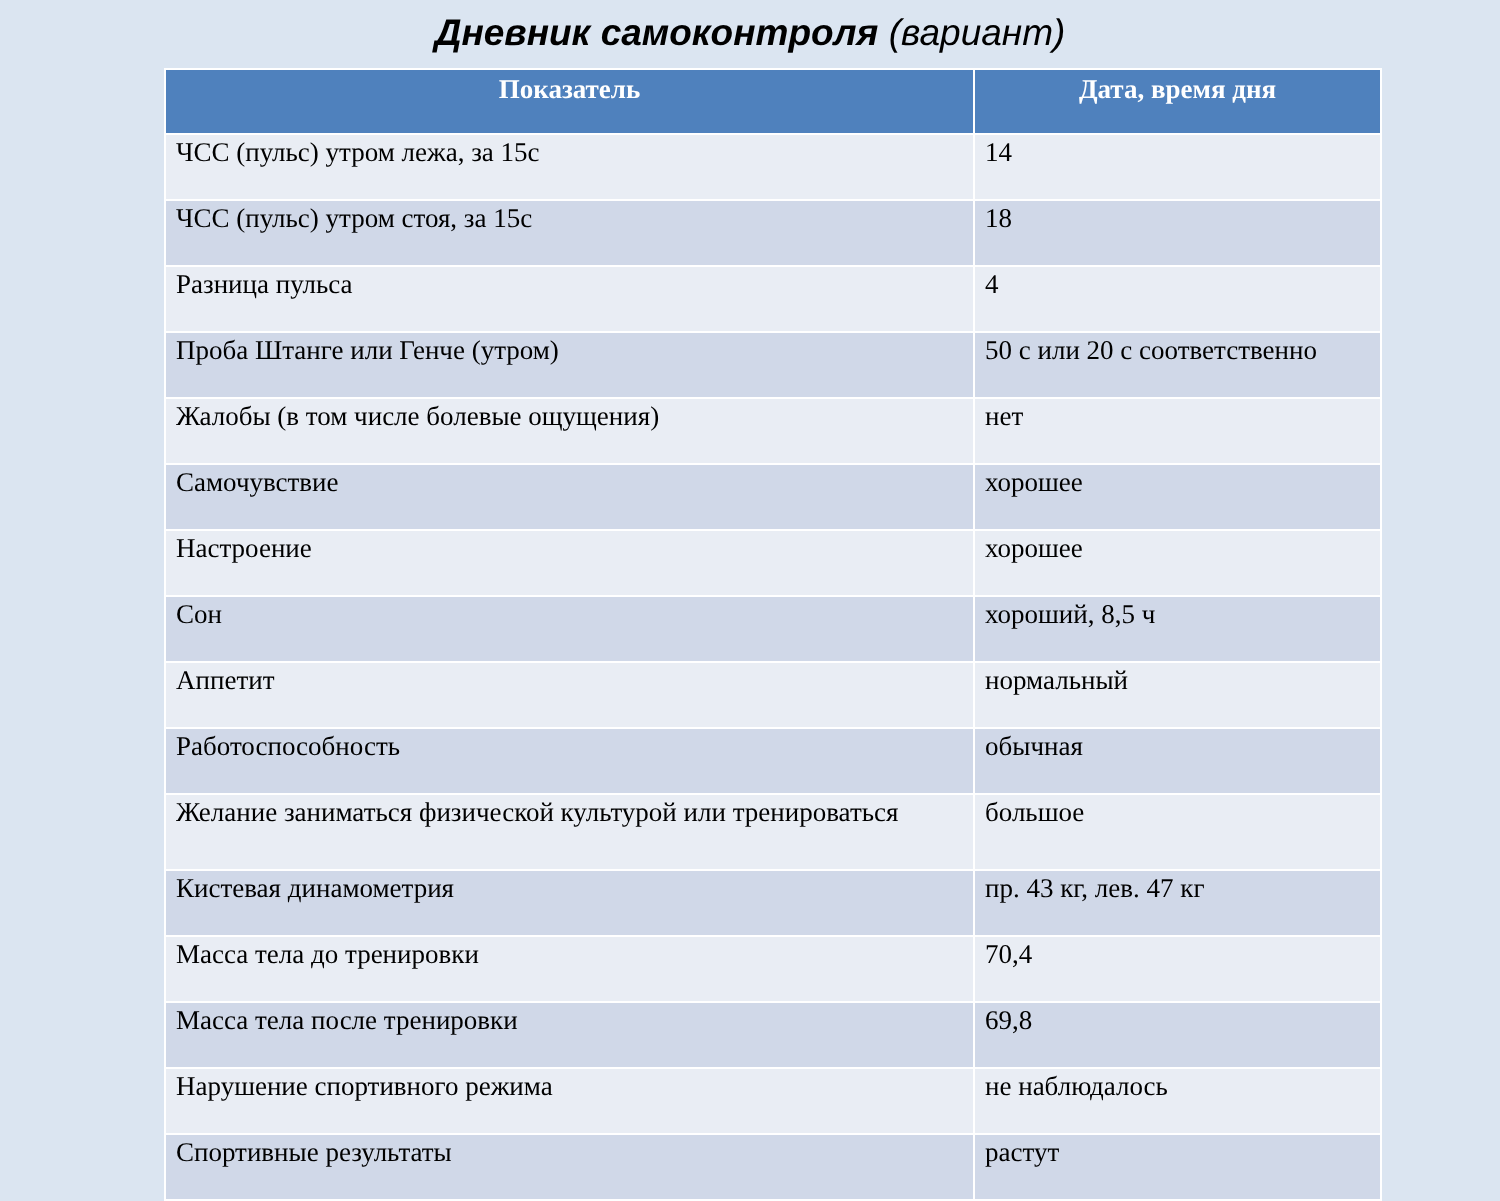Дневник самоконтроля (вариант)
| Показатель | Дата, время дня |
| --- | --- |
| ЧСС (пульс) утром лежа, за 15с | 14 |
| ЧСС (пульс) утром стоя, за 15с | 18 |
| Разница пульса | 4 |
| Проба Штанге или Генче (утром) | 50 с или 20 с соответственно |
| Жалобы (в том числе болевые ощущения) | нет |
| Самочувствие | хорошее |
| Настроение | хорошее |
| Сон | хороший, 8,5 ч |
| Аппетит | нормальный |
| Работоспособность | обычная |
| Желание заниматься физической культурой или тренироваться | большое |
| Кистевая динамометрия | пр. 43 кг, лев. 47 кг |
| Масса тела до тренировки | 70,4 |
| Масса тела после тренировки | 69,8 |
| Нарушение спортивного режима | не наблюдалось |
| Спортивные результаты | растут |